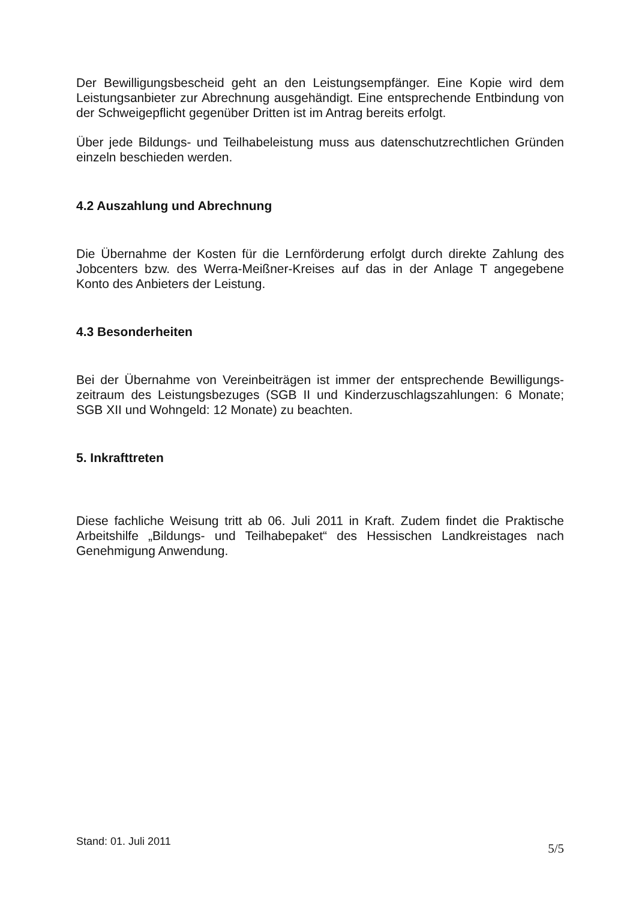Der Bewilligungsbescheid geht an den Leistungsempfänger. Eine Kopie wird dem Leistungsanbieter zur Abrechnung ausgehändigt. Eine entsprechende Entbindung von der Schweigepflicht gegenüber Dritten ist im Antrag bereits erfolgt.
Über jede Bildungs- und Teilhabeleistung muss aus datenschutzrechtlichen Gründen einzeln beschieden werden.
4.2 Auszahlung und Abrechnung
Die Übernahme der Kosten für die Lernförderung erfolgt durch direkte Zahlung des Jobcenters bzw. des Werra-Meißner-Kreises auf das in der Anlage T angegebene Konto des Anbieters der Leistung.
4.3 Besonderheiten
Bei der Übernahme von Vereinbeiträgen ist immer der entsprechende Bewilligungs-zeitraum des Leistungsbezuges (SGB II und Kinderzuschlagszahlungen: 6 Monate; SGB XII und Wohngeld: 12 Monate) zu beachten.
5. Inkrafttreten
Diese fachliche Weisung tritt ab 06. Juli 2011 in Kraft. Zudem findet die Praktische Arbeitshilfe „Bildungs- und Teilhabepaket“ des Hessischen Landkreistages nach Genehmigung Anwendung.
Stand: 01. Juli 2011
5/5